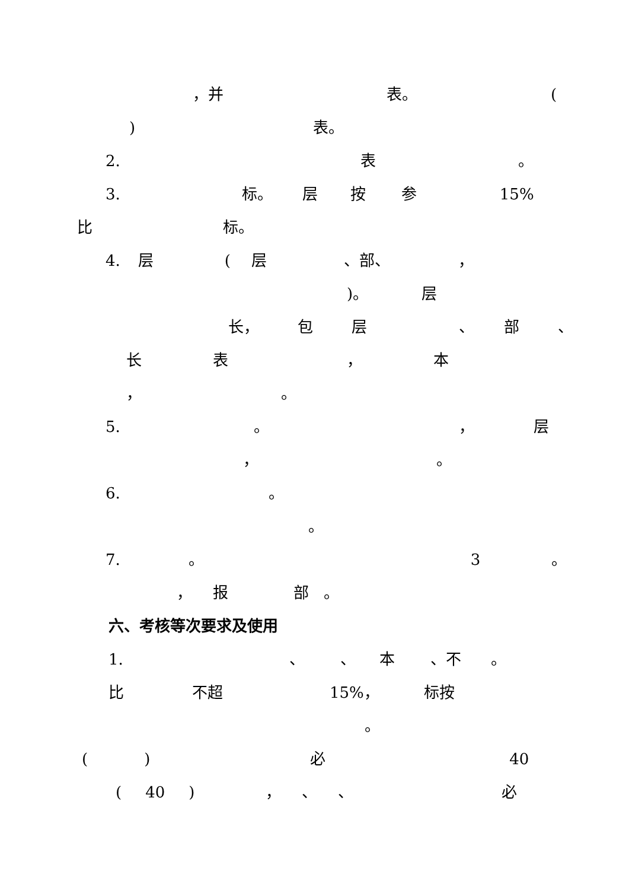，并 表。 (
) 表。
2. 表 。
3. 标。 层按参 15%
比 标。
4. 层 (层 、部、 ，
)。 层
长， 包层 、 部 、
长表 ， 本
， 。
5. 。 ， 层
， 。
6. 。
。
7. 。 3 。
， 报部 。
六、考核等次要求及使用
1. 、 、 本 、不 。
比 不超 15%， 标按
。
() 必 40
(40) ， 、 、 必